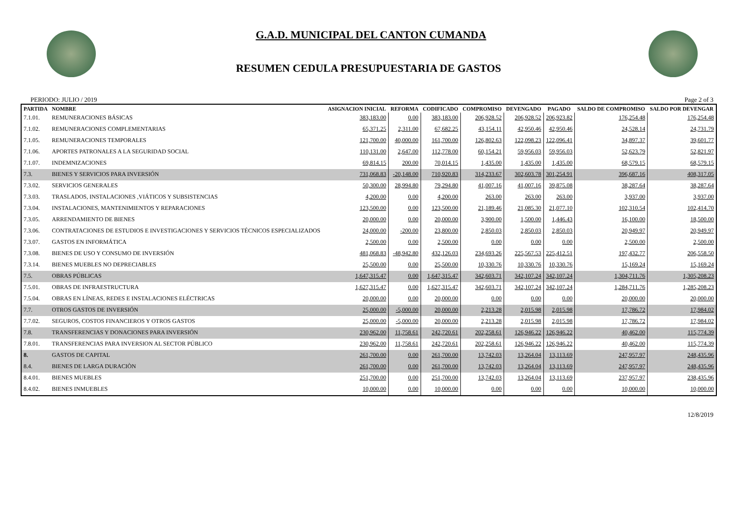G.A.D. MUNICIPAL DEL CANTON CUMANDA
RESUMEN CEDULA PRESUPUESTARIA DE GASTOS
PERIODO: JULIO / 2019 Page 2 of 3
| PARTIDA | NOMBRE | ASIGNACION INICIAL | REFORMA | CODIFICADO | COMPROMISO | DEVENGADO | PAGADO | SALDO DE COMPROMISO | SALDO POR DEVENGAR |
| --- | --- | --- | --- | --- | --- | --- | --- | --- | --- |
| 7.1.01. | REMUNERACIONES BÁSICAS | 383,183.00 | 0.00 | 383,183.00 | 206,928.52 | 206,928.52 | 206,923.82 | 176,254.48 | 176,254.48 |
| 7.1.02. | REMUNERACIONES COMPLEMENTARIAS | 65,371.25 | 2,311.00 | 67,682.25 | 43,154.11 | 42,950.46 | 42,950.46 | 24,528.14 | 24,731.79 |
| 7.1.05. | REMUNERACIONES TEMPORALES | 121,700.00 | 40,000.00 | 161,700.00 | 126,802.63 | 122,098.23 | 122,096.41 | 34,897.37 | 39,601.77 |
| 7.1.06. | APORTES PATRONALES A LA SEGURIDAD SOCIAL | 110,131.00 | 2,647.00 | 112,778.00 | 60,154.21 | 59,956.03 | 59,956.03 | 52,623.79 | 52,821.97 |
| 7.1.07. | INDEMNIZACIONES | 69,814.15 | 200.00 | 70,014.15 | 1,435.00 | 1,435.00 | 1,435.00 | 68,579.15 | 68,579.15 |
| 7.3. | BIENES Y SERVICIOS PARA INVERSIÓN | 731,068.83 | -20,148.00 | 710,920.83 | 314,233.67 | 302,603.78 | 301,254.91 | 396,687.16 | 408,317.05 |
| 7.3.02. | SERVICIOS GENERALES | 50,300.00 | 28,994.80 | 79,294.80 | 41,007.16 | 41,007.16 | 39,875.08 | 38,287.64 | 38,287.64 |
| 7.3.03. | TRASLADOS, INSTALACIONES ,VIÁTICOS Y SUBSISTENCIAS | 4,200.00 | 0.00 | 4,200.00 | 263.00 | 263.00 | 263.00 | 3,937.00 | 3,937.00 |
| 7.3.04. | INSTALACIONES, MANTENIMIENTOS Y REPARACIONES | 123,500.00 | 0.00 | 123,500.00 | 21,189.46 | 21,085.30 | 21,077.10 | 102,310.54 | 102,414.70 |
| 7.3.05. | ARRENDAMIENTO DE BIENES | 20,000.00 | 0.00 | 20,000.00 | 3,900.00 | 1,500.00 | 1,446.43 | 16,100.00 | 18,500.00 |
| 7.3.06. | CONTRATACIONES DE ESTUDIOS E INVESTIGACIONES Y SERVICIOS TÉCNICOS ESPECIALIZADOS | 24,000.00 | -200.00 | 23,800.00 | 2,850.03 | 2,850.03 | 2,850.03 | 20,949.97 | 20,949.97 |
| 7.3.07. | GASTOS EN INFORMÁTICA | 2,500.00 | 0.00 | 2,500.00 | 0.00 | 0.00 | 0.00 | 2,500.00 | 2,500.00 |
| 7.3.08. | BIENES DE USO Y CONSUMO DE INVERSIÓN | 481,068.83 | -48,942.80 | 432,126.03 | 234,693.26 | 225,567.53 | 225,412.51 | 197,432.77 | 206,558.50 |
| 7.3.14. | BIENES MUEBLES NO DEPRECIABLES | 25,500.00 | 0.00 | 25,500.00 | 10,330.76 | 10,330.76 | 10,330.76 | 15,169.24 | 15,169.24 |
| 7.5. | OBRAS PÚBLICAS | 1,647,315.47 | 0.00 | 1,647,315.47 | 342,603.71 | 342,107.24 | 342,107.24 | 1,304,711.76 | 1,305,208.23 |
| 7.5.01. | OBRAS DE INFRAESTRUCTURA | 1,627,315.47 | 0.00 | 1,627,315.47 | 342,603.71 | 342,107.24 | 342,107.24 | 1,284,711.76 | 1,285,208.23 |
| 7.5.04. | OBRAS EN LÍNEAS, REDES E INSTALACIONES ELÉCTRICAS | 20,000.00 | 0.00 | 20,000.00 | 0.00 | 0.00 | 0.00 | 20,000.00 | 20,000.00 |
| 7.7. | OTROS GASTOS DE INVERSIÓN | 25,000.00 | -5,000.00 | 20,000.00 | 2,213.28 | 2,015.98 | 2,015.98 | 17,786.72 | 17,984.02 |
| 7.7.02. | SEGUROS, COSTOS FINANCIEROS Y OTROS GASTOS | 25,000.00 | -5,000.00 | 20,000.00 | 2,213.28 | 2,015.98 | 2,015.98 | 17,786.72 | 17,984.02 |
| 7.8. | TRANSFERENCIAS Y DONACIONES PARA INVERSIÓN | 230,962.00 | 11,758.61 | 242,720.61 | 202,258.61 | 126,946.22 | 126,946.22 | 40,462.00 | 115,774.39 |
| 7.8.01. | TRANSFERENCIAS PARA INVERSION AL SECTOR PÚBLICO | 230,962.00 | 11,758.61 | 242,720.61 | 202,258.61 | 126,946.22 | 126,946.22 | 40,462.00 | 115,774.39 |
| 8. | GASTOS DE CAPITAL | 261,700.00 | 0.00 | 261,700.00 | 13,742.03 | 13,264.04 | 13,113.69 | 247,957.97 | 248,435.96 |
| 8.4. | BIENES DE LARGA DURACIÒN | 261,700.00 | 0.00 | 261,700.00 | 13,742.03 | 13,264.04 | 13,113.69 | 247,957.97 | 248,435.96 |
| 8.4.01. | BIENES MUEBLES | 251,700.00 | 0.00 | 251,700.00 | 13,742.03 | 13,264.04 | 13,113.69 | 237,957.97 | 238,435.96 |
| 8.4.02. | BIENES INMUEBLES | 10,000.00 | 0.00 | 10,000.00 | 0.00 | 0.00 | 0.00 | 10,000.00 | 10,000.00 |
12/8/2019